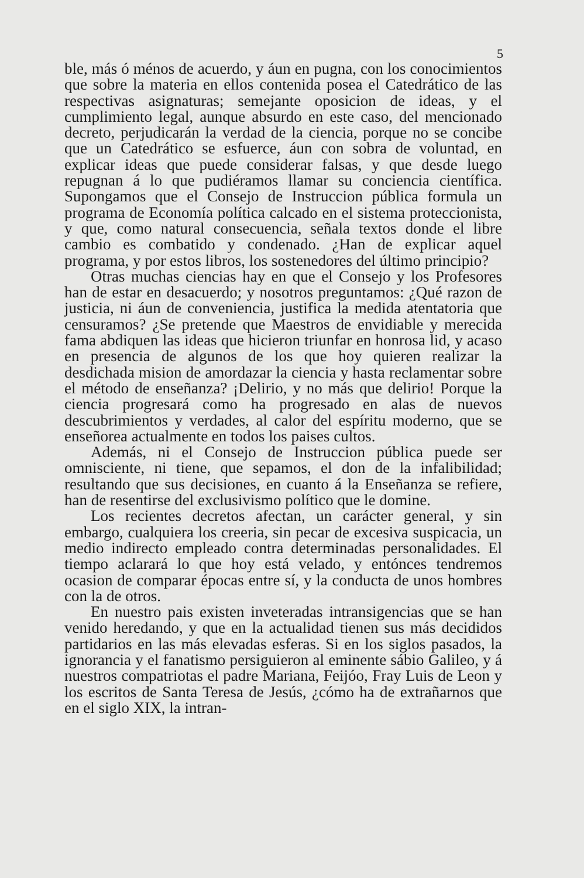5
ble, más ó ménos de acuerdo, y áun en pugna, con los conocimientos que sobre la materia en ellos contenida posea el Catedrático de las respectivas asignaturas; semejante oposicion de ideas, y el cumplimiento legal, aunque absurdo en este caso, del mencionado decreto, perjudicarán la verdad de la ciencia, porque no se concibe que un Catedrático se esfuerce, áun con sobra de voluntad, en explicar ideas que puede considerar falsas, y que desde luego repugnan á lo que pudiéramos llamar su conciencia científica. Supongamos que el Consejo de Instruccion pública formula un programa de Economía política calcado en el sistema proteccionista, y que, como natural consecuencia, señala textos donde el libre cambio es combatido y condenado. ¿Han de explicar aquel programa, y por estos libros, los sostenedores del último principio?
Otras muchas ciencias hay en que el Consejo y los Profesores han de estar en desacuerdo; y nosotros preguntamos: ¿Qué razon de justicia, ni áun de conveniencia, justifica la medida atentatoria que censuramos? ¿Se pretende que Maestros de envidiable y merecida fama abdiquen las ideas que hicieron triunfar en honrosa lid, y acaso en presencia de algunos de los que hoy quieren realizar la desdichada mision de amordazar la ciencia y hasta reclamentar sobre el método de enseñanza? ¡Delirio, y no más que delirio! Porque la ciencia progresará como ha progresado en alas de nuevos descubrimientos y verdades, al calor del espíritu moderno, que se enseñorea actualmente en todos los paises cultos.
Además, ni el Consejo de Instruccion pública puede ser omnisciente, ni tiene, que sepamos, el don de la infalibilidad; resultando que sus decisiones, en cuanto á la Enseñanza se refiere, han de resentirse del exclusivismo político que le domine.
Los recientes decretos afectan, un carácter general, y sin embargo, cualquiera los creeria, sin pecar de excesiva suspicacia, un medio indirecto empleado contra determinadas personalidades. El tiempo aclarará lo que hoy está velado, y entónces tendremos ocasion de comparar épocas entre sí, y la conducta de unos hombres con la de otros.
En nuestro pais existen inveteradas intransigencias que se han venido heredando, y que en la actualidad tienen sus más decididos partidarios en las más elevadas esferas. Si en los siglos pasados, la ignorancia y el fanatismo persiguieron al eminente sábio Galileo, y á nuestros compatriotas el padre Mariana, Feijóo, Fray Luis de Leon y los escritos de Santa Teresa de Jesús, ¿cómo ha de extrañarnos que en el siglo XIX, la intran-